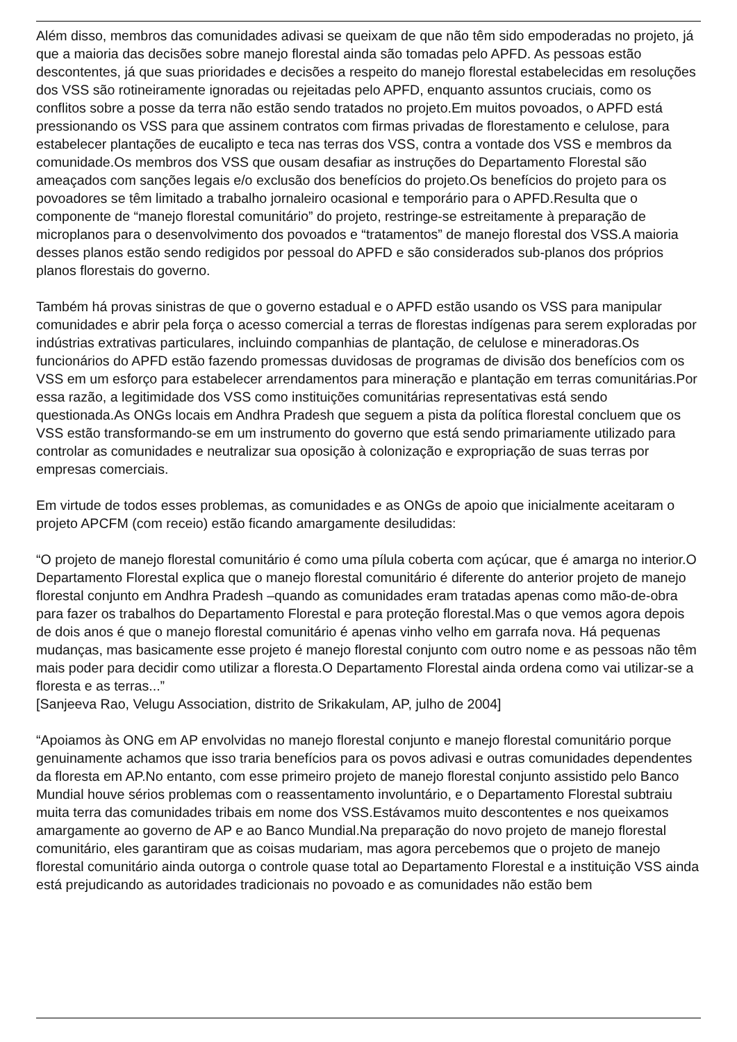Além disso, membros das comunidades adivasi se queixam de que não têm sido empoderadas no projeto, já que a maioria das decisões sobre manejo florestal ainda são tomadas pelo APFD. As pessoas estão descontentes, já que suas prioridades e decisões a respeito do manejo florestal estabelecidas em resoluções dos VSS são rotineiramente ignoradas ou rejeitadas pelo APFD, enquanto assuntos cruciais, como os conflitos sobre a posse da terra não estão sendo tratados no projeto.Em muitos povoados, o APFD está pressionando os VSS para que assinem contratos com firmas privadas de florestamento e celulose, para estabelecer plantações de eucalipto e teca nas terras dos VSS, contra a vontade dos VSS e membros da comunidade.Os membros dos VSS que ousam desafiar as instruções do Departamento Florestal são ameaçados com sanções legais e/o exclusão dos benefícios do projeto.Os benefícios do projeto para os povoadores se têm limitado a trabalho jornaleiro ocasional e temporário para o APFD.Resulta que o componente de “manejo florestal comunitário” do projeto, restringe-se estreitamente à preparação de microplanos para o desenvolvimento dos povoados e “tratamentos” de manejo florestal dos VSS.A maioria desses planos estão sendo redigidos por pessoal do APFD e são considerados sub-planos dos próprios planos florestais do governo.
Também há provas sinistras de que o governo estadual e o APFD estão usando os VSS para manipular comunidades e abrir pela força o acesso comercial a terras de florestas indígenas para serem exploradas por indústrias extrativas particulares, incluindo companhias de plantação, de celulose e mineradoras.Os funcionários do APFD estão fazendo promessas duvidosas de programas de divisão dos benefícios com os VSS em um esforço para estabelecer arrendamentos para mineração e plantação em terras comunitárias.Por essa razão, a legitimidade dos VSS como instituições comunitárias representativas está sendo questionada.As ONGs locais em Andhra Pradesh que seguem a pista da política florestal concluem que os VSS estão transformando-se em um instrumento do governo que está sendo primariamente utilizado para controlar as comunidades e neutralizar sua oposição à colonização e expropriação de suas terras por empresas comerciais.
Em virtude de todos esses problemas, as comunidades e as ONGs de apoio que inicialmente aceitaram o projeto APCFM (com receio) estão ficando amargamente desiludidas:
“O projeto de manejo florestal comunitário é como uma pílula coberta com açúcar, que é amarga no interior.O Departamento Florestal explica que o manejo florestal comunitário é diferente do anterior projeto de manejo florestal conjunto em Andhra Pradesh –quando as comunidades eram tratadas apenas como mão-de-obra para fazer os trabalhos do Departamento Florestal e para proteção florestal.Mas o que vemos agora depois de dois anos é que o manejo florestal comunitário é apenas vinho velho em garrafa nova. Há pequenas mudanças, mas basicamente esse projeto é manejo florestal conjunto com outro nome e as pessoas não têm mais poder para decidir como utilizar a floresta.O Departamento Florestal ainda ordena como vai utilizar-se a floresta e as terras...”
[Sanjeeva Rao, Velugu Association, distrito de Srikakulam, AP, julho de 2004]
“Apoiamos às ONG em AP envolvidas no manejo florestal conjunto e manejo florestal comunitário porque genuinamente achamos que isso traria benefícios para os povos adivasi e outras comunidades dependentes da floresta em AP.No entanto, com esse primeiro projeto de manejo florestal conjunto assistido pelo Banco Mundial houve sérios problemas com o reassentamento involuntário, e o Departamento Florestal subtraiu muita terra das comunidades tribais em nome dos VSS.Estávamos muito descontentes e nos queixamos amargamente ao governo de AP e ao Banco Mundial.Na preparação do novo projeto de manejo florestal comunitário, eles garantiram que as coisas mudariam, mas agora percebemos que o projeto de manejo florestal comunitário ainda outorga o controle quase total ao Departamento Florestal e a instituição VSS ainda está prejudicando as autoridades tradicionais no povoado e as comunidades não estão bem